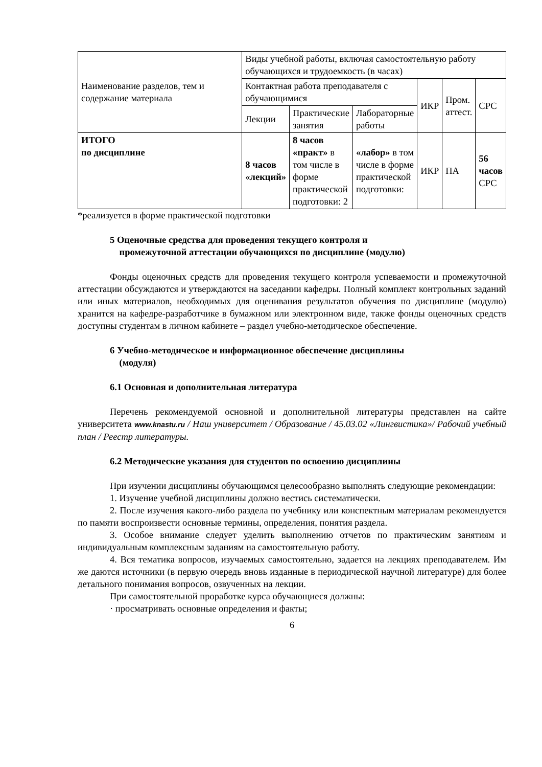| Наименование разделов, тем и содержание материала | Виды учебной работы, включая самостоятельную работу обучающихся и трудоемкость (в часах) | | | | | |
| --- | --- | --- | --- | --- | --- | --- |
| | Контактная работа преподавателя с обучающимися | | | ИКР | Пром. аттест. | СРС |
| | Лекции | Практические занятия | Лабораторные работы | | | |
| ИТОГО по дисциплине | 8 часов «лекций» | 8 часов «практ» в том числе в форме практической подготовки: 2 | «лабор» в том числе в форме практической подготовки: | ИКР | ПА | 56 часов СРС |
*реализуется в форме практической подготовки
5 Оценочные средства для проведения текущего контроля и
промежуточной аттестации обучающихся по дисциплине (модулю)
Фонды оценочных средств для проведения текущего контроля успеваемости и промежуточной аттестации обсуждаются и утверждаются на заседании кафедры. Полный комплект контрольных заданий или иных материалов, необходимых для оценивания результатов обучения по дисциплине (модулю) хранится на кафедре-разработчике в бумажном или электронном виде, также фонды оценочных средств доступны студентам в личном кабинете – раздел учебно-методическое обеспечение.
6 Учебно-методическое и информационное обеспечение дисциплины
(модуля)
6.1 Основная и дополнительная литература
Перечень рекомендуемой основной и дополнительной литературы представлен на сайте университета www.knastu.ru / Наш университет / Образование / 45.03.02 «Лингвистика»/ Рабочий учебный план / Реестр литературы.
6.2 Методические указания для студентов по освоению дисциплины
При изучении дисциплины обучающимся целесообразно выполнять следующие рекомендации:
1. Изучение учебной дисциплины должно вестись систематически.
2. После изучения какого-либо раздела по учебнику или конспектным материалам рекомендуется по памяти воспроизвести основные термины, определения, понятия раздела.
3. Особое внимание следует уделить выполнению отчетов по практическим занятиям и индивидуальным комплексным заданиям на самостоятельную работу.
4. Вся тематика вопросов, изучаемых самостоятельно, задается на лекциях преподавателем. Им же даются источники (в первую очередь вновь изданные в периодической научной литературе) для более детального понимания вопросов, озвученных на лекции.
При самостоятельной проработке курса обучающиеся должны:
· просматривать основные определения и факты;
6